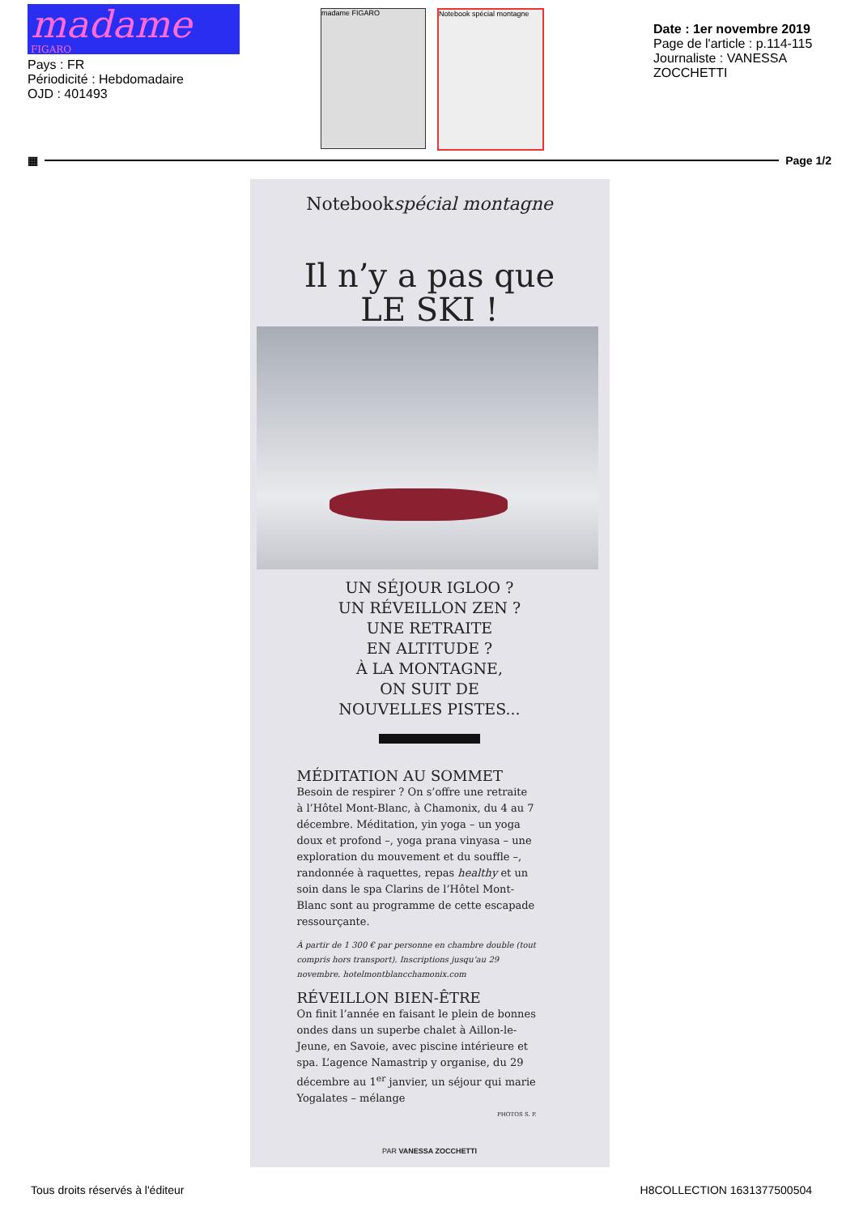madame
FIGARO
Pays : FR
Périodicité : Hebdomadaire
OJD : 401493
madame FIGARO Notebook spécial montagne
Date : 1er novembre 2019
Page de l'article : p.114-115
Journaliste : VANESSA ZOCCHETTI
▦ Page 1/2
Notebookspécial montagne
Il n’y a pas que
LE SKI !
UN SÉJOUR IGLOO ?
UN RÉVEILLON ZEN ?
UNE RETRAITE
EN ALTITUDE ?
À LA MONTAGNE,
ON SUIT DE
NOUVELLES PISTES...
MÉDITATION AU SOMMET
Besoin de respirer ? On s’offre une retraite à l’Hôtel Mont-Blanc, à Chamonix, du 4 au 7 décembre. Méditation, yin yoga – un yoga doux et profond –, yoga prana vinyasa – une exploration du mouvement et du souffle –, randonnée à raquettes, repas healthy et un soin dans le spa Clarins de l’Hôtel Mont-Blanc sont au programme de cette escapade ressourçante.
À partir de 1 300 € par personne en chambre double (tout compris hors transport). Inscriptions jusqu’au 29 novembre. hotelmontblancchamonix.com
RÉVEILLON BIEN-ÊTRE
On finit l’année en faisant le plein de bonnes ondes dans un superbe chalet à Aillon-le-Jeune, en Savoie, avec piscine intérieure et spa. L’agence Namastrip y organise, du 29 décembre au 1<sup>er</sup> janvier, un séjour qui marie Yogalates – mélange
PHOTOS S. P.
PAR VANESSA ZOCCHETTI
Tous droits réservés à l'éditeur H8COLLECTION 1631377500504